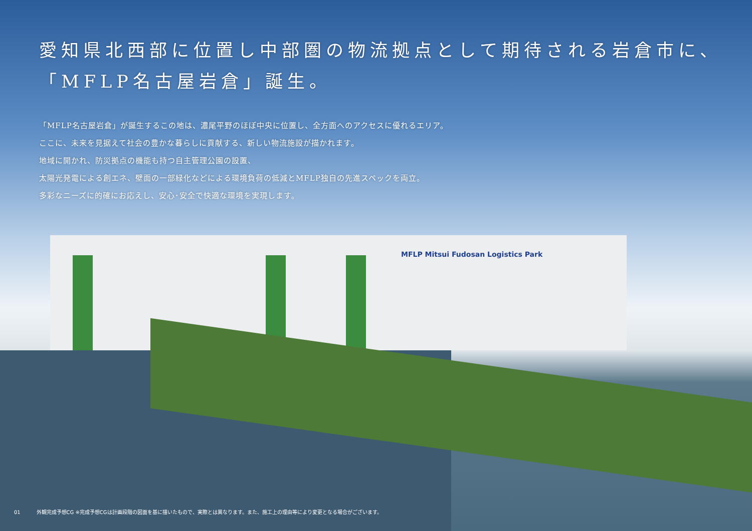MFLP Mitsui Fudosan Logistics Park
愛知県北西部に位置し中部圏の物流拠点として期待される岩倉市に、
「MFLP名古屋岩倉」誕生。
「MFLP名古屋岩倉」が誕生するこの地は、濃尾平野のほぼ中央に位置し、全方面へのアクセスに優れるエリア。
ここに、未来を見据えて社会の豊かな暮らしに貢献する、新しい物流施設が描かれます。
地域に開かれ、防災拠点の機能も持つ自主管理公園の設置、
太陽光発電による創エネ、壁面の一部緑化などによる環境負荷の低減とMFLP独自の先進スペックを両立。
多彩なニーズに的確にお応えし、安心･安全で快適な環境を実現します。
01 外観完成予想CG ※完成予想CGは計画段階の図面を基に描いたもので、実際とは異なります。また、施工上の理由等により変更となる場合がございます。